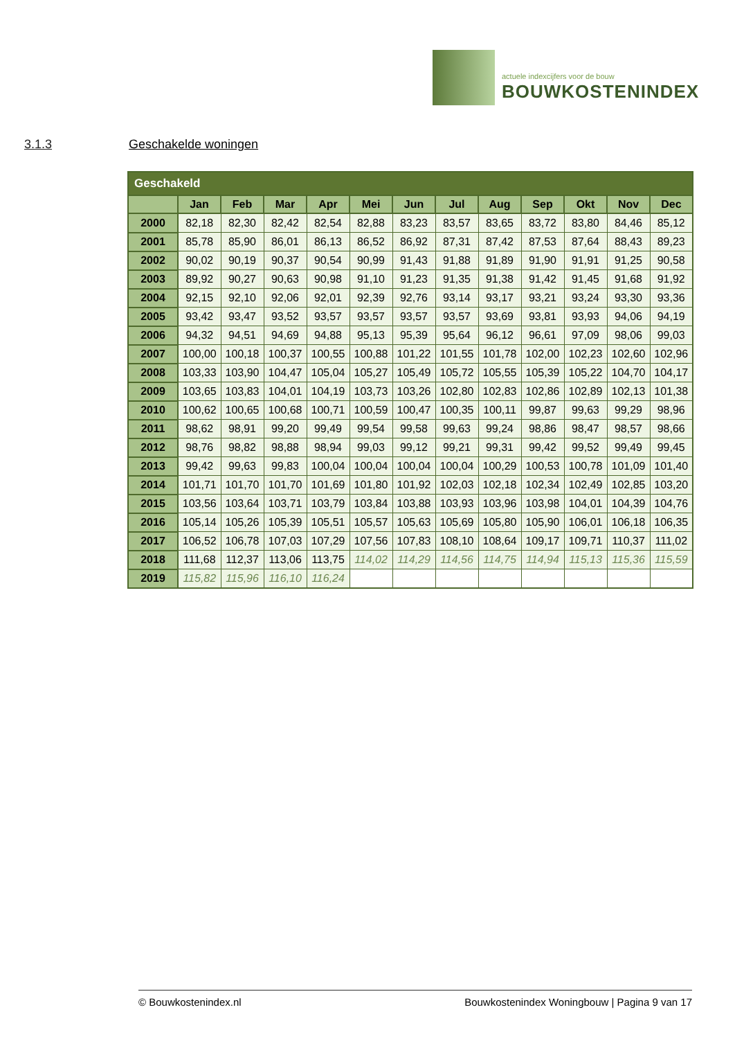actuele indexcijfers voor de bouw
BOUWKOSTENINDEX
3.1.3 Geschakelde woningen
| Geschakeld | | | | | | | | | | | | |
| --- | --- | --- | --- | --- | --- | --- | --- | --- | --- | --- | --- | --- |
| | Jan | Feb | Mar | Apr | Mei | Jun | Jul | Aug | Sep | Okt | Nov | Dec |
| 2000 | 82,18 | 82,30 | 82,42 | 82,54 | 82,88 | 83,23 | 83,57 | 83,65 | 83,72 | 83,80 | 84,46 | 85,12 |
| 2001 | 85,78 | 85,90 | 86,01 | 86,13 | 86,52 | 86,92 | 87,31 | 87,42 | 87,53 | 87,64 | 88,43 | 89,23 |
| 2002 | 90,02 | 90,19 | 90,37 | 90,54 | 90,99 | 91,43 | 91,88 | 91,89 | 91,90 | 91,91 | 91,25 | 90,58 |
| 2003 | 89,92 | 90,27 | 90,63 | 90,98 | 91,10 | 91,23 | 91,35 | 91,38 | 91,42 | 91,45 | 91,68 | 91,92 |
| 2004 | 92,15 | 92,10 | 92,06 | 92,01 | 92,39 | 92,76 | 93,14 | 93,17 | 93,21 | 93,24 | 93,30 | 93,36 |
| 2005 | 93,42 | 93,47 | 93,52 | 93,57 | 93,57 | 93,57 | 93,57 | 93,69 | 93,81 | 93,93 | 94,06 | 94,19 |
| 2006 | 94,32 | 94,51 | 94,69 | 94,88 | 95,13 | 95,39 | 95,64 | 96,12 | 96,61 | 97,09 | 98,06 | 99,03 |
| 2007 | 100,00 | 100,18 | 100,37 | 100,55 | 100,88 | 101,22 | 101,55 | 101,78 | 102,00 | 102,23 | 102,60 | 102,96 |
| 2008 | 103,33 | 103,90 | 104,47 | 105,04 | 105,27 | 105,49 | 105,72 | 105,55 | 105,39 | 105,22 | 104,70 | 104,17 |
| 2009 | 103,65 | 103,83 | 104,01 | 104,19 | 103,73 | 103,26 | 102,80 | 102,83 | 102,86 | 102,89 | 102,13 | 101,38 |
| 2010 | 100,62 | 100,65 | 100,68 | 100,71 | 100,59 | 100,47 | 100,35 | 100,11 | 99,87 | 99,63 | 99,29 | 98,96 |
| 2011 | 98,62 | 98,91 | 99,20 | 99,49 | 99,54 | 99,58 | 99,63 | 99,24 | 98,86 | 98,47 | 98,57 | 98,66 |
| 2012 | 98,76 | 98,82 | 98,88 | 98,94 | 99,03 | 99,12 | 99,21 | 99,31 | 99,42 | 99,52 | 99,49 | 99,45 |
| 2013 | 99,42 | 99,63 | 99,83 | 100,04 | 100,04 | 100,04 | 100,04 | 100,29 | 100,53 | 100,78 | 101,09 | 101,40 |
| 2014 | 101,71 | 101,70 | 101,70 | 101,69 | 101,80 | 101,92 | 102,03 | 102,18 | 102,34 | 102,49 | 102,85 | 103,20 |
| 2015 | 103,56 | 103,64 | 103,71 | 103,79 | 103,84 | 103,88 | 103,93 | 103,96 | 103,98 | 104,01 | 104,39 | 104,76 |
| 2016 | 105,14 | 105,26 | 105,39 | 105,51 | 105,57 | 105,63 | 105,69 | 105,80 | 105,90 | 106,01 | 106,18 | 106,35 |
| 2017 | 106,52 | 106,78 | 107,03 | 107,29 | 107,56 | 107,83 | 108,10 | 108,64 | 109,17 | 109,71 | 110,37 | 111,02 |
| 2018 | 111,68 | 112,37 | 113,06 | 113,75 | 114,02 | 114,29 | 114,56 | 114,75 | 114,94 | 115,13 | 115,36 | 115,59 |
| 2019 | 115,82 | 115,96 | 116,10 | 116,24 | | | | | | | | |
© Bouwkostenindex.nl Bouwkostenindex Woningbouw | Pagina 9 van 17